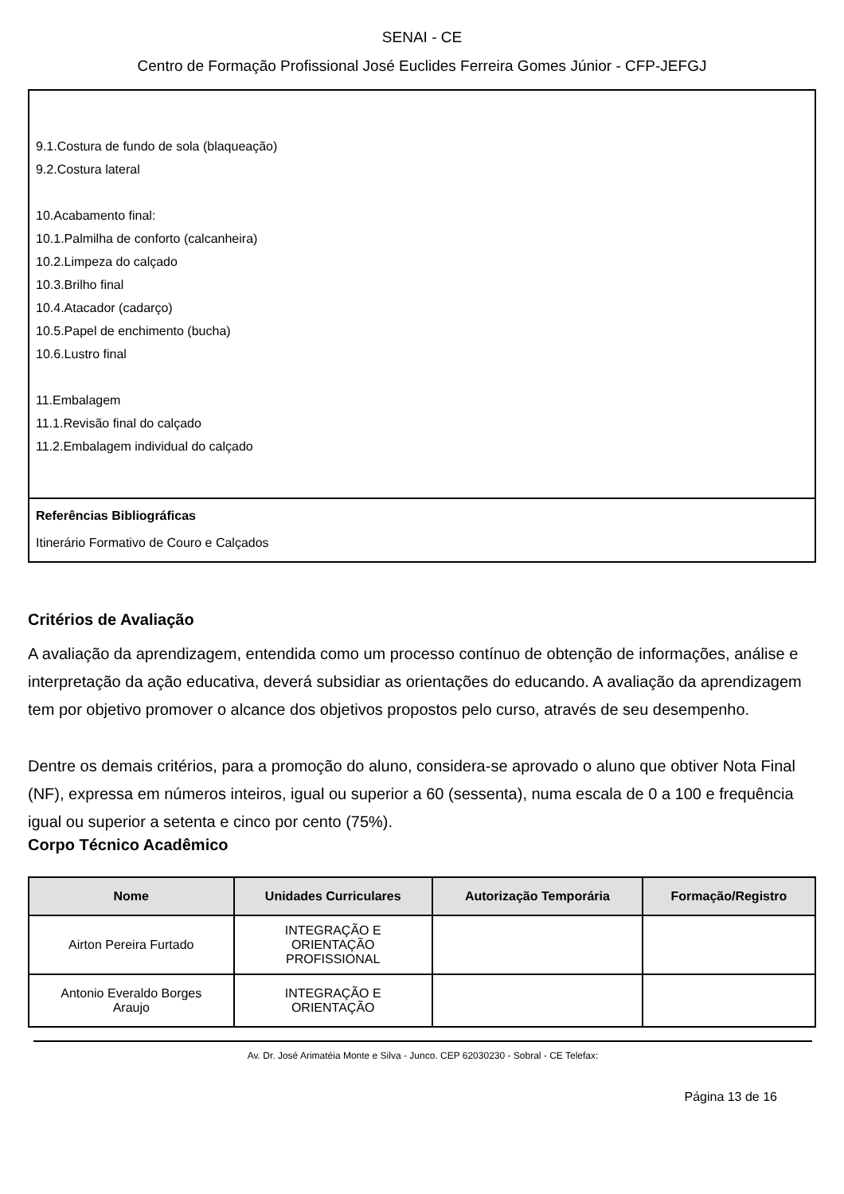SENAI - CE
Centro de Formação Profissional José Euclides Ferreira Gomes Júnior - CFP-JEFGJ
9.1.Costura de fundo de sola (blaqueação)
9.2.Costura lateral
10.Acabamento final:
10.1.Palmilha de conforto (calcanheira)
10.2.Limpeza do calçado
10.3.Brilho final
10.4.Atacador (cadarço)
10.5.Papel de enchimento (bucha)
10.6.Lustro final
11.Embalagem
11.1.Revisão final do calçado
11.2.Embalagem individual do calçado
Referências Bibliográficas
Itinerário Formativo de Couro e Calçados
Critérios de Avaliação
A avaliação da aprendizagem, entendida como um processo contínuo de obtenção de informações, análise e interpretação da ação educativa, deverá subsidiar as orientações do educando. A avaliação da aprendizagem tem por objetivo promover o alcance dos objetivos propostos pelo curso, através de seu desempenho.
Dentre os demais critérios, para a promoção do aluno, considera-se aprovado o aluno que obtiver Nota Final (NF), expressa em números inteiros, igual ou superior a 60 (sessenta), numa escala de 0 a 100 e frequência igual ou superior a setenta e cinco por cento (75%).
Corpo Técnico Acadêmico
| Nome | Unidades Curriculares | Autorização Temporária | Formação/Registro |
| --- | --- | --- | --- |
| Airton Pereira Furtado | INTEGRAÇÃO E ORIENTAÇÃO PROFISSIONAL | | |
| Antonio Everaldo Borges Araujo | INTEGRAÇÃO E ORIENTAÇÃO | | |
Av. Dr. José Arimatéia Monte e Silva - Junco. CEP 62030230 - Sobral - CE Telefax:
Página 13 de 16